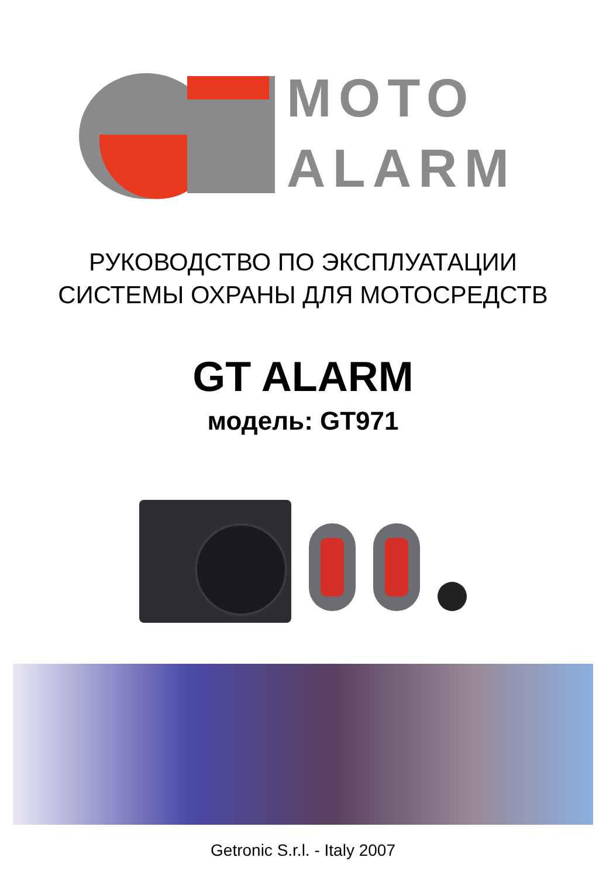MOTO
ALARM
РУКОВОДСТВО ПО ЭКСПЛУАТАЦИИ
СИСТЕМЫ ОХРАНЫ ДЛЯ МОТОСРЕДСТВ
GT ALARM
модель: GT971
Getronic S.r.l. - Italy 2007